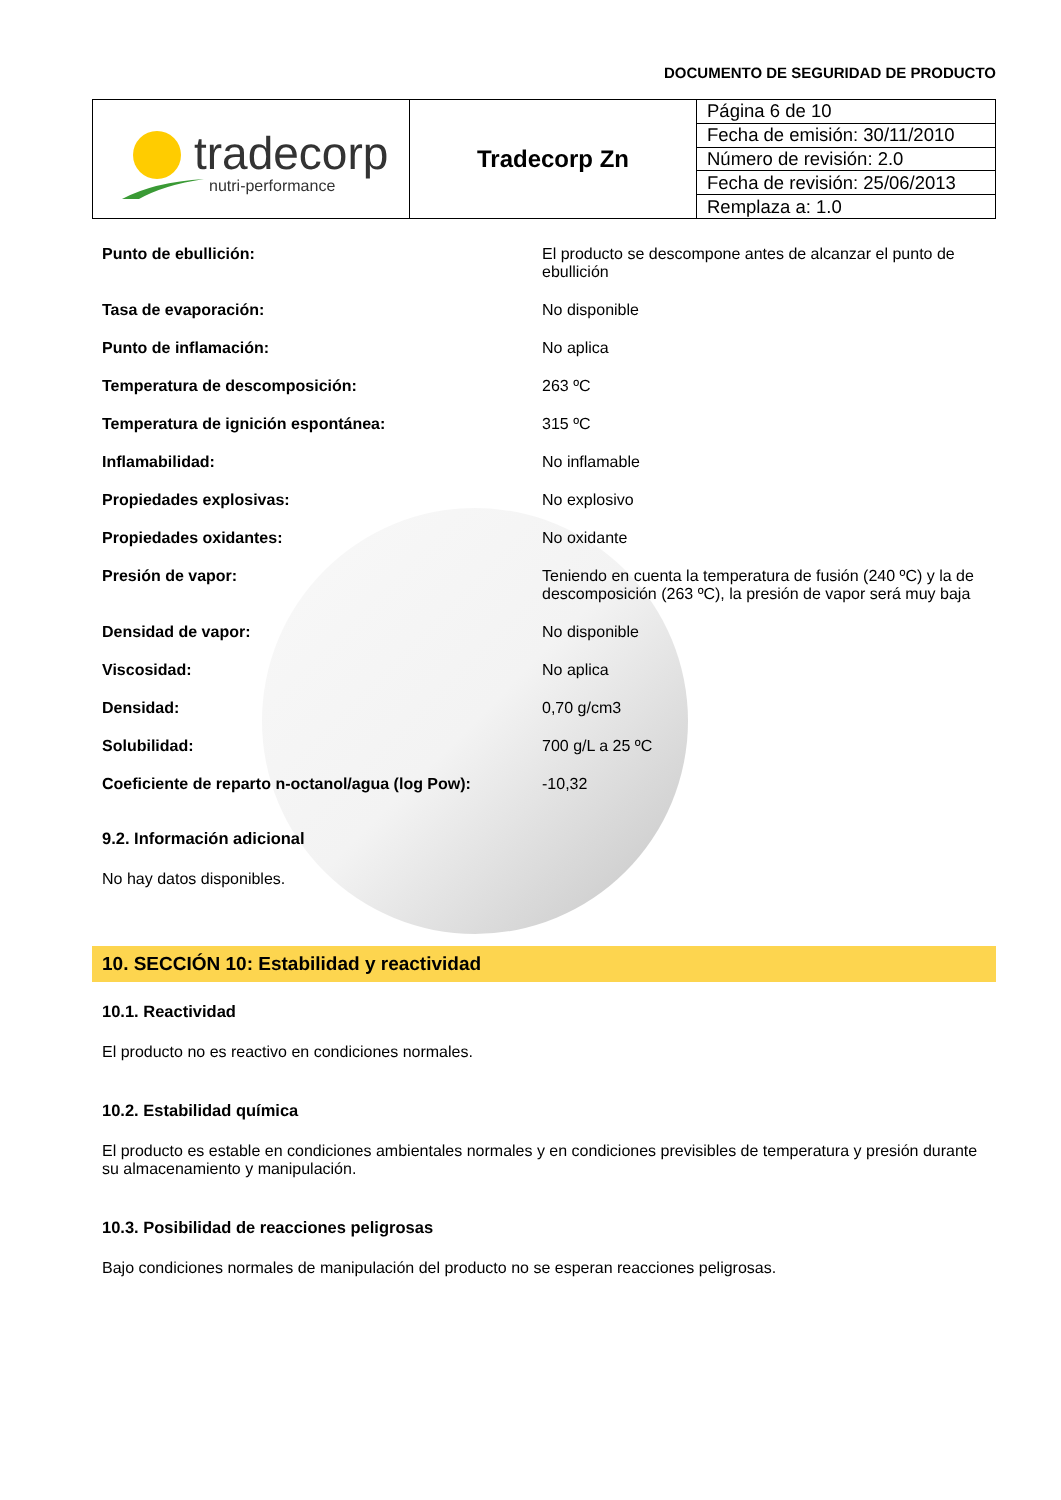DOCUMENTO DE SEGURIDAD DE PRODUCTO
| tradecorp nutri-performance | Tradecorp Zn | Página 6 de 10 |
| | | Fecha de emisión: 30/11/2010 |
| | | Número de revisión: 2.0 |
| | | Fecha de revisión: 25/06/2013 |
| | | Remplaza a: 1.0 |
| Punto de ebullición: | El producto se descompone antes de alcanzar el punto de ebullición |
| Tasa de evaporación: | No disponible |
| Punto de inflamación: | No aplica |
| Temperatura de descomposición: | 263 ºC |
| Temperatura de ignición espontánea: | 315 ºC |
| Inflamabilidad: | No inflamable |
| Propiedades explosivas: | No explosivo |
| Propiedades oxidantes: | No oxidante |
| Presión de vapor: | Teniendo en cuenta la temperatura de fusión (240 ºC) y la de descomposición (263 ºC), la presión de vapor será muy baja |
| Densidad de vapor: | No disponible |
| Viscosidad: | No aplica |
| Densidad: | 0,70 g/cm3 |
| Solubilidad: | 700 g/L a 25 ºC |
| Coeficiente de reparto n-octanol/agua (log Pow): | -10,32 |
9.2. Información adicional
No hay datos disponibles.
10. SECCIÓN 10: Estabilidad y reactividad
10.1. Reactividad
El producto no es reactivo en condiciones normales.
10.2. Estabilidad química
El producto es estable en condiciones ambientales normales y en condiciones previsibles de temperatura y presión durante su almacenamiento y manipulación.
10.3. Posibilidad de reacciones peligrosas
Bajo condiciones normales de manipulación del producto no se esperan reacciones peligrosas.